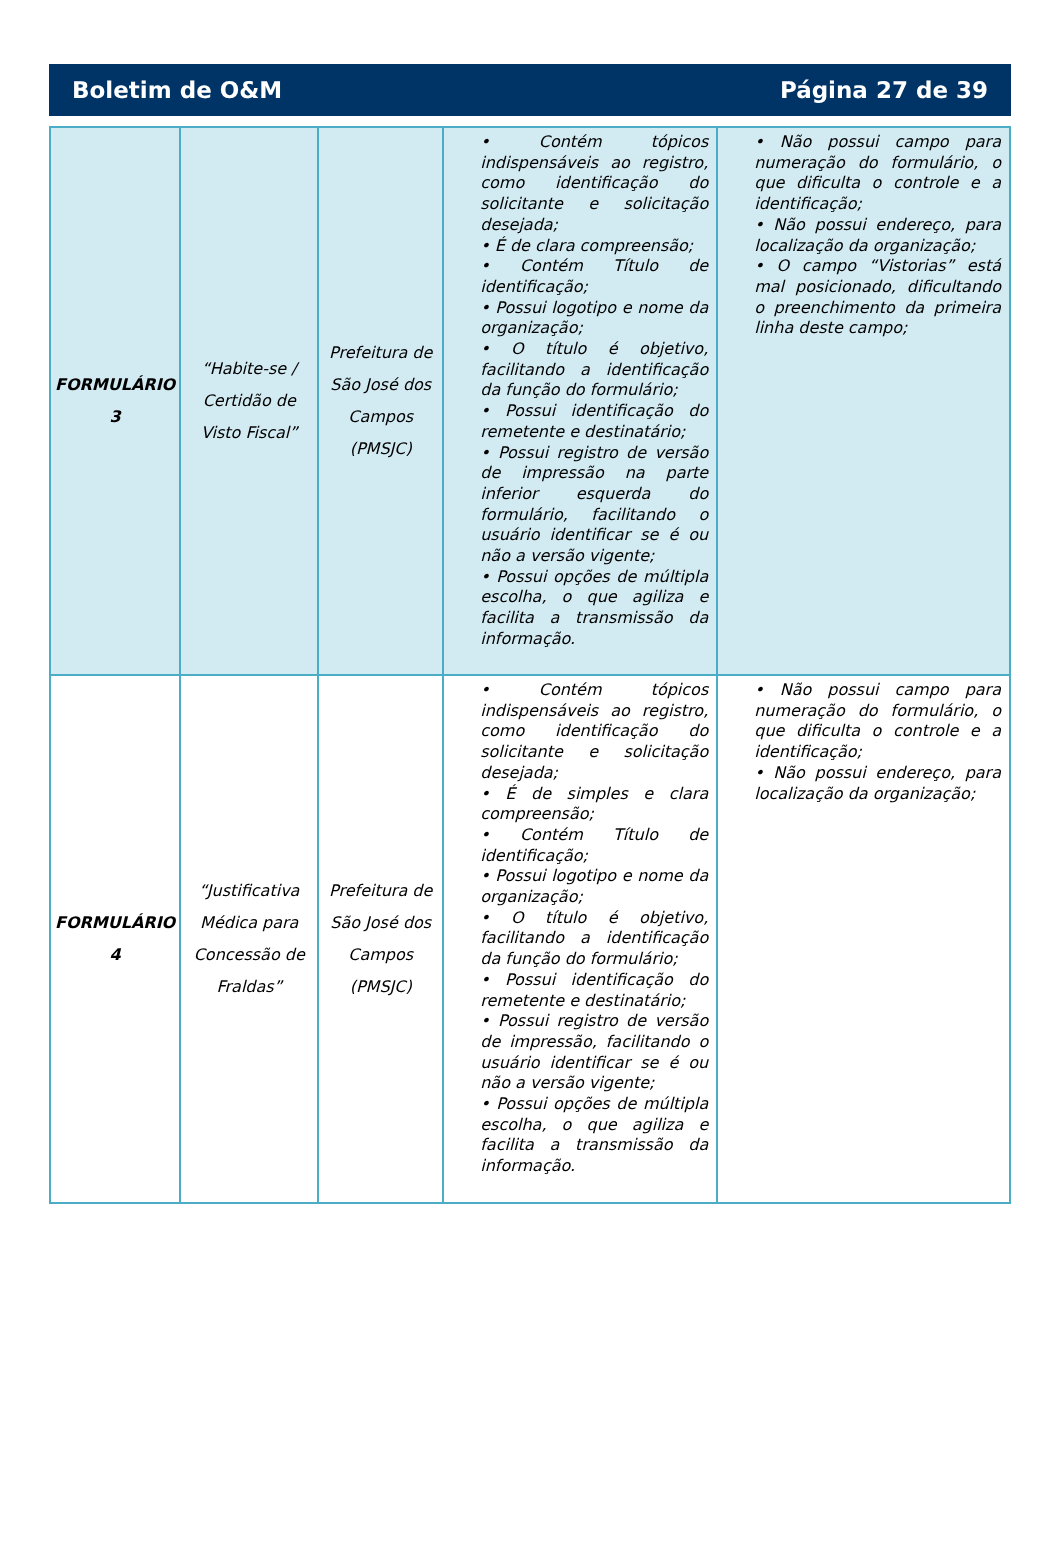Boletim de O&M Página 27 de 39
| FORMULÁRIO 3 | “Habite-se / Certidão de Visto Fiscal” | Prefeitura de São José dos Campos (PMSJC) | • Contém tópicos indispensáveis ao registro, como identificação do solicitante e solicitação desejada; • É de clara compreensão; • Contém Título de identificação; • Possui logotipo e nome da organização; • O título é objetivo, facilitando a identificação da função do formulário; • Possui identificação do remetente e destinatário; • Possui registro de versão de impressão na parte inferior esquerda do formulário, facilitando o usuário identificar se é ou não a versão vigente; • Possui opções de múltipla escolha, o que agiliza e facilita a transmissão da informação. | • Não possui campo para numeração do formulário, o que dificulta o controle e a identificação; • Não possui endereço, para localização da organização; • O campo “Vistorias” está mal posicionado, dificultando o preenchimento da primeira linha deste campo; |
| FORMULÁRIO 4 | “Justificativa Médica para Concessão de Fraldas” | Prefeitura de São José dos Campos (PMSJC) | • Contém tópicos indispensáveis ao registro, como identificação do solicitante e solicitação desejada; • É de simples e clara compreensão; • Contém Título de identificação; • Possui logotipo e nome da organização; • O título é objetivo, facilitando a identificação da função do formulário; • Possui identificação do remetente e destinatário; • Possui registro de versão de impressão, facilitando o usuário identificar se é ou não a versão vigente; • Possui opções de múltipla escolha, o que agiliza e facilita a transmissão da informação. | • Não possui campo para numeração do formulário, o que dificulta o controle e a identificação; • Não possui endereço, para localização da organização; |